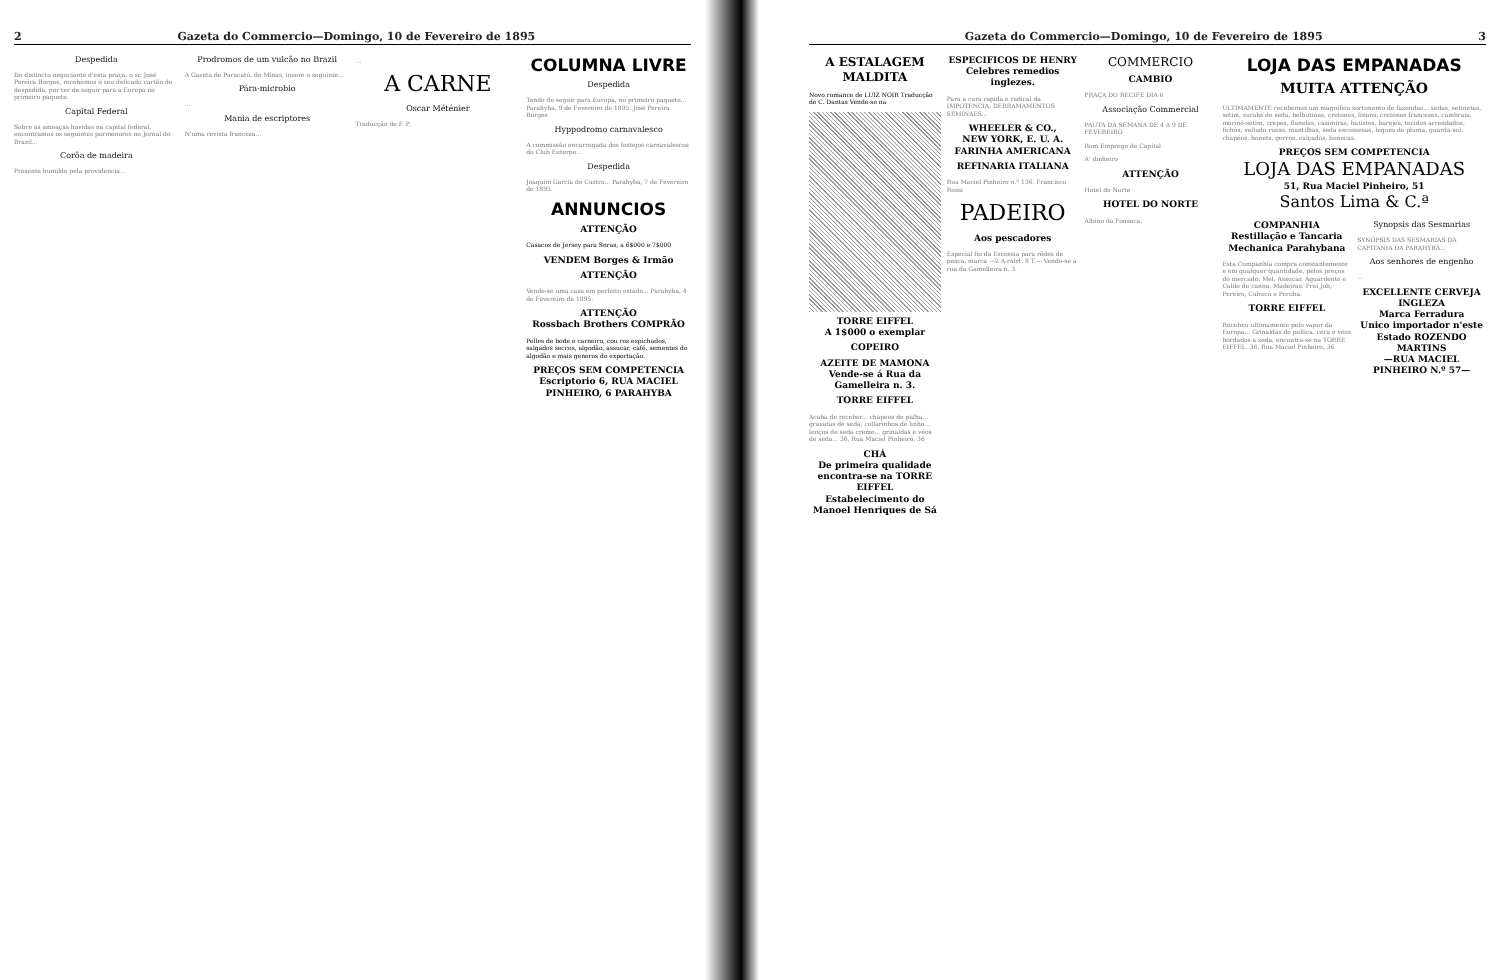2 Gazeta do Commercio—Domingo, 10 de Fevereiro de 1895
Despedida
Do distincto negociante d'esta praça, o sr. José Pereira Borges, recebemos o seu delicado cartão de despedida, por ter de seguir para a Europa no primeiro paquete.
Capital Federal
Sobre as ameaças havidas na capital federal, encontramos os seguintes pormenores no Jornal do Brazil...
Corôa de madeira
Presente humilde pela providencia...
Prodromos de um vulcão no Brazil
A Gazeta de Paracatú, de Minas, insere o seguinte...
Pára-microbio
...
Mania de escriptores
N'uma revista franceza...
...
A CARNE
Oscar Méténier
Traducção de F. P.
COLUMNA LIVRE
Despedida
Tendo de seguir para Europa, no primeiro paquete... Parahyba, 9 de Fevereiro de 1895. José Pereira Borges
Hyppodromo carnavalesco
A commissão encarregada dos festejos carnavalescos do Club Euterpe...
Despedida
Joaquim Garcia de Castro... Parahyba, 7 de Fevereiro de 1895.
ANNUNCIOS
ATTENÇÃO
Casacos de Jersey para Snras, a 6$000 e 7$000
VENDEM Borges & Irmão
ATTENÇÃO
Vende-se uma casa em perfeito estado... Parahyba, 4 de Fevereiro de 1895.
ATTENÇÃO
Rossbach Brothers COMPRÃO
Pelles de bode e carneiro, cou ros espichados, salgados seccos, algodão, assucar, café, sementes de algodão e mais generos de exportação.
PREÇOS SEM COMPETENCIA Escriptorio 6, RUA MACIEL PINHEIRO, 6 PARAHYBA
Gazeta do Commercio—Domingo, 10 de Fevereiro de 1895 3
A ESTALAGEM MALDITA
Novo romance de LUIZ NOIR Traducção de C. Dantas Vende-se na
TORRE EIFFEL
A 1$000 o exemplar
COPEIRO
AZEITE DE MAMONA
Vende-se á Rua da Gamelleira n. 3.
TORRE EIFFEL
Acaba de receber... chapeos de palha... gravatas de seda, collarinhos de linho... lenços de seda creme... grinaldas e véos de seda... 36, Rua Maciel Pinheiro, 36
CHÁ
De primeira qualidade encontra-se na TORRE EIFFEL
Estabelecimento do Manoel Henriques de Sá
ESPECIFICOS DE HENRY
Celebres remedios inglezes.
Para a cura rapida e radical da IMPOTENCIA, DERRAMAMENTOS SEMINAES...
WHEELER & CO.,
NEW YORK, E. U. A.
FARINHA AMERICANA
REFINARIA ITALIANA
Rua Maciel Pinheiro n.º 136. Francisco Rossi
PADEIRO
Aos pescadores
Especial fio da Escossia para rêdes de pesca, marca —2 A-ralvt. 8 T.— Vende-se á rua da Gamelleira n. 3.
COMMERCIO
CAMBIO
PRAÇA DO RECIFE DIA 6
Associação Commercial
PAUTA DA SEMANA DE 4 A 9 DE FEVEREIRO
Bom Emprego de Capital
A' dinheiro
ATTENÇÃO
Hotel do Norte
HOTEL DO NORTE
Albino da Fonseca.
LOJA DAS EMPANADAS
MUITA ATTENÇÃO
ULTIMAMENTE recebemos um magnifico sortimento de fazendas... sedas, setinetas, setim, surahs de seda, belbutinas, cretones, linons, cretones francezes, cambraia, merinó-setim, crepes, flanelas, casimiras, batistes, barejes, tecidos arrendados, fichús, velludo russo, mantilhas, seda escossesas, leques de pluma, guarda-sol, chapéos, bonets, gorros, calçados, bonecas.
PREÇOS SEM COMPETENCIA
LOJA DAS EMPANADAS
51, Rua Maciel Pinheiro, 51
Santos Lima & C.ª
COMPANHIA
Restillação e Tancaria Mechanica Parahybana
Esta Companhia compra constantemente e em qualquer quantidade, pelos preços do mercado: Mel, Assucar, Aguardente e Caldo de canna. Madeiras: Frei Job, Pereiro, Cabucú e Peroba.
TORRE EIFFEL
Recebeu ultimamente pelo vapor da Europa... Grinaldas de pellica, cera e véos bordados a seda, encontra-se na TORRE EIFFEL. 36, Rua Maciel Pinheiro, 36
Synopsis das Sesmarias
SYNOPSIS DAS SESMARIAS DA CAPITANIA DA PARAHYBA...
Aos senhores de engenho
...
EXCELLENTE CERVEJA INGLEZA
Marca Ferradura
Unico importador n'este Estado ROZENDO MARTINS
—RUA MACIEL PINHEIRO N.º 57—